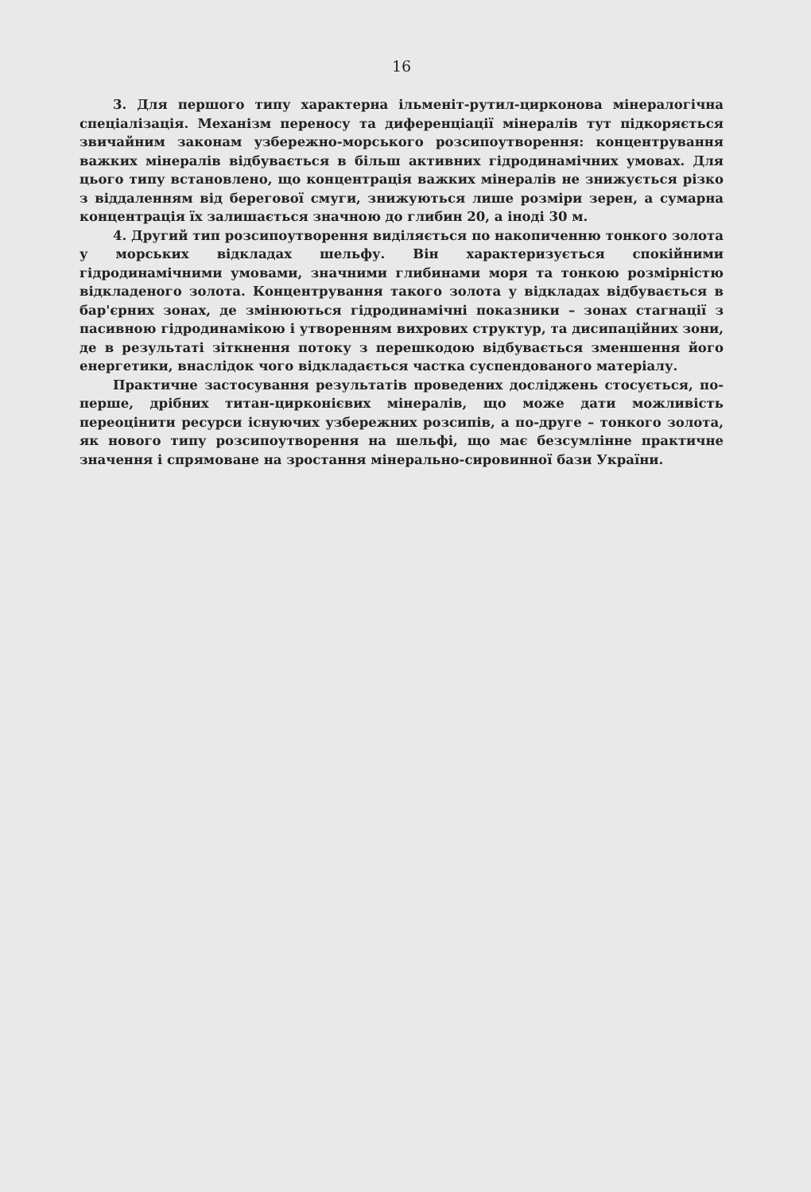16
3. Для першого типу характерна ільменіт-рутил-цирконова мінералогічна спеціалізація. Механізм переносу та диференціації мінералів тут підкоряється звичайним законам узбережно-морського розсипоутворення: концентрування важких мінералів відбувається в більш активних гідродинамічних умовах. Для цього типу встановлено, що концентрація важких мінералів не знижується різко з віддаленням від берегової смуги, знижуються лише розміри зерен, а сумарна концентрація їх залишається значною до глибин 20, а іноді 30 м.
4. Другий тип розсипоутворення виділяється по накопиченню тонкого золота у морських відкладах шельфу. Він характеризується спокійними гідродинамічними умовами, значними глибинами моря та тонкою розмірністю відкладеного золота. Концентрування такого золота у відкладах відбувається в бар'єрних зонах, де змінюються гідродинамічні показники – зонах стагнації з пасивною гідродинамікою і утворенням вихрових структур, та дисипаційних зони, де в результаті зіткнення потоку з перешкодою відбувається зменшення його енергетики, внаслідок чого відкладається частка суспендованого матеріалу.
Практичне застосування результатів проведених досліджень стосується, по-перше, дрібних титан-цирконієвих мінералів, що може дати можливість переоцінити ресурси існуючих узбережних розсипів, а по-друге – тонкого золота, як нового типу розсипоутворення на шельфі, що має безсумлінне практичне значення і спрямоване на зростання мінерально-сировинної бази України.